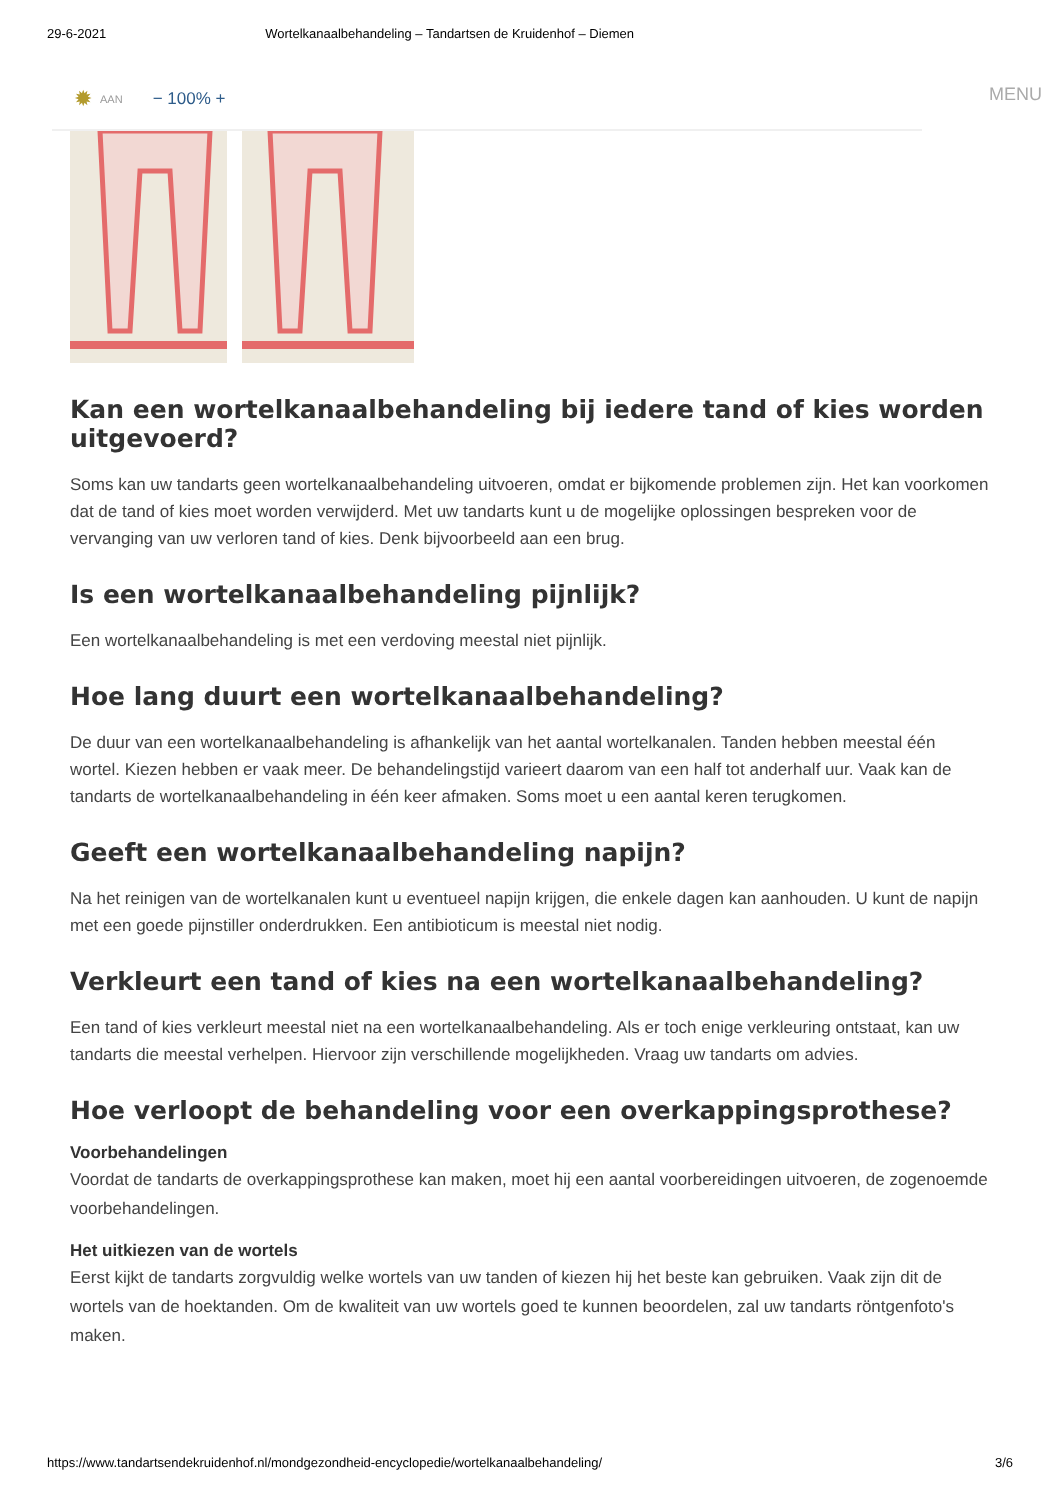29-6-2021 Wortelkanaalbehandeling – Tandartsen de Kruidenhof – Diemen
✹ AAN − 100% +
MENU
Kan een wortelkanaalbehandeling bij iedere tand of kies worden uitgevoerd?
Soms kan uw tandarts geen wortelkanaalbehandeling uitvoeren, omdat er bijkomende problemen zijn. Het kan voorkomen dat de tand of kies moet worden verwijderd. Met uw tandarts kunt u de mogelijke oplossingen bespreken voor de vervanging van uw verloren tand of kies. Denk bijvoorbeeld aan een brug.
Is een wortelkanaalbehandeling pijnlijk?
Een wortelkanaalbehandeling is met een verdoving meestal niet pijnlijk.
Hoe lang duurt een wortelkanaalbehandeling?
De duur van een wortelkanaalbehandeling is afhankelijk van het aantal wortelkanalen. Tanden hebben meestal één wortel. Kiezen hebben er vaak meer. De behandelingstijd varieert daarom van een half tot anderhalf uur. Vaak kan de tandarts de wortelkanaalbehandeling in één keer afmaken. Soms moet u een aantal keren terugkomen.
Geeft een wortelkanaalbehandeling napijn?
Na het reinigen van de wortelkanalen kunt u eventueel napijn krijgen, die enkele dagen kan aanhouden. U kunt de napijn met een goede pijnstiller onderdrukken. Een antibioticum is meestal niet nodig.
Verkleurt een tand of kies na een wortelkanaalbehandeling?
Een tand of kies verkleurt meestal niet na een wortelkanaalbehandeling. Als er toch enige verkleuring ontstaat, kan uw tandarts die meestal verhelpen. Hiervoor zijn verschillende mogelijkheden. Vraag uw tandarts om advies.
Hoe verloopt de behandeling voor een overkappingsprothese?
Voorbehandelingen
Voordat de tandarts de overkappingsprothese kan maken, moet hij een aantal voorbereidingen uitvoeren, de zogenoemde voorbehandelingen.
Het uitkiezen van de wortels
Eerst kijkt de tandarts zorgvuldig welke wortels van uw tanden of kiezen hij het beste kan gebruiken. Vaak zijn dit de wortels van de hoektanden. Om de kwaliteit van uw wortels goed te kunnen beoordelen, zal uw tandarts röntgenfoto's maken.
https://www.tandartsendekruidenhof.nl/mondgezondheid-encyclopedie/wortelkanaalbehandeling/ 3/6